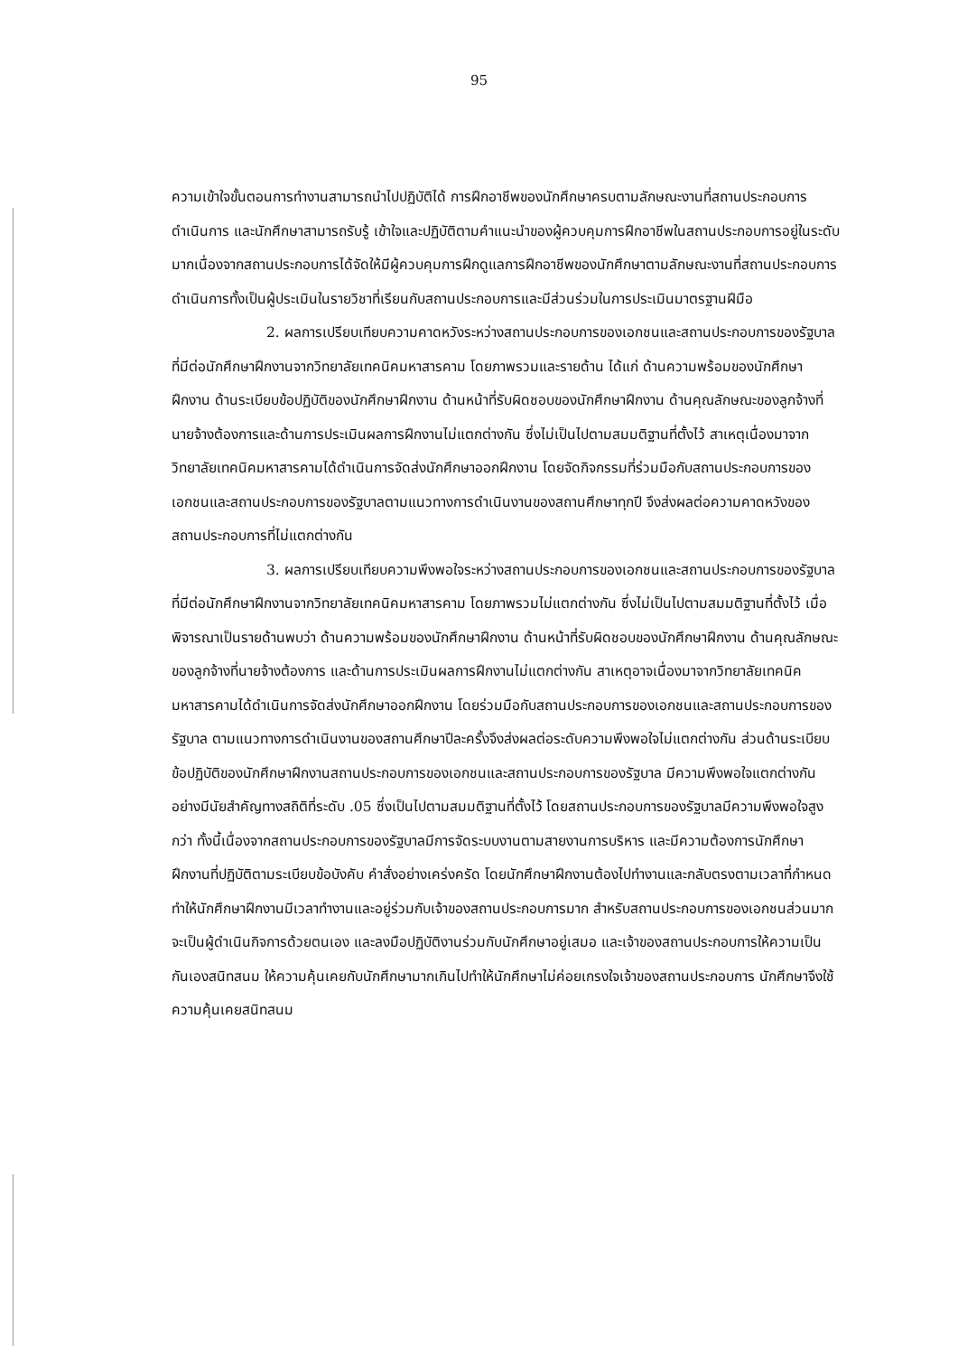95
ความเข้าใจขั้นตอนการทำงานสามารถนำไปปฏิบัติได้ การฝึกอาชีพของนักศึกษาครบตามลักษณะงานที่สถานประกอบการดำเนินการ และนักศึกษาสามารถรับรู้ เข้าใจและปฏิบัติตามคำแนะนำของผู้ควบคุมการฝึกอาชีพในสถานประกอบการอยู่ในระดับมากเนื่องจากสถานประกอบการได้จัดให้มีผู้ควบคุมการฝึกดูแลการฝึกอาชีพของนักศึกษาตามลักษณะงานที่สถานประกอบการดำเนินการทั้งเป็นผู้ประเมินในรายวิชาที่เรียนกับสถานประกอบการและมีส่วนร่วมในการประเมินมาตรฐานฝีมือ
2. ผลการเปรียบเทียบความคาดหวังระหว่างสถานประกอบการของเอกชนและสถานประกอบการของรัฐบาลที่มีต่อนักศึกษาฝึกงานจากวิทยาลัยเทคนิคมหาสารคาม โดยภาพรวมและรายด้าน ได้แก่ ด้านความพร้อมของนักศึกษาฝึกงาน ด้านระเบียบข้อปฏิบัติของนักศึกษาฝึกงาน ด้านหน้าที่รับผิดชอบของนักศึกษาฝึกงาน ด้านคุณลักษณะของลูกจ้างที่นายจ้างต้องการและด้านการประเมินผลการฝึกงานไม่แตกต่างกัน ซึ่งไม่เป็นไปตามสมมติฐานที่ตั้งไว้ สาเหตุเนื่องมาจากวิทยาลัยเทคนิคมหาสารคามได้ดำเนินการจัดส่งนักศึกษาออกฝึกงาน โดยจัดกิจกรรมที่ร่วมมือกับสถานประกอบการของเอกชนและสถานประกอบการของรัฐบาลตามแนวทางการดำเนินงานของสถานศึกษาทุกปี จึงส่งผลต่อความคาดหวังของสถานประกอบการที่ไม่แตกต่างกัน
3. ผลการเปรียบเทียบความพึงพอใจระหว่างสถานประกอบการของเอกชนและสถานประกอบการของรัฐบาลที่มีต่อนักศึกษาฝึกงานจากวิทยาลัยเทคนิคมหาสารคาม โดยภาพรวมไม่แตกต่างกัน ซึ่งไม่เป็นไปตามสมมติฐานที่ตั้งไว้ เมื่อพิจารณาเป็นรายด้านพบว่า ด้านความพร้อมของนักศึกษาฝึกงาน ด้านหน้าที่รับผิดชอบของนักศึกษาฝึกงาน ด้านคุณลักษณะของลูกจ้างที่นายจ้างต้องการ และด้านการประเมินผลการฝึกงานไม่แตกต่างกัน สาเหตุอาจเนื่องมาจากวิทยาลัยเทคนิคมหาสารคามได้ดำเนินการจัดส่งนักศึกษาออกฝึกงาน โดยร่วมมือกับสถานประกอบการของเอกชนและสถานประกอบการของรัฐบาล ตามแนวทางการดำเนินงานของสถานศึกษาปีละครั้งจึงส่งผลต่อระดับความพึงพอใจไม่แตกต่างกัน ส่วนด้านระเบียบข้อปฏิบัติของนักศึกษาฝึกงานสถานประกอบการของเอกชนและสถานประกอบการของรัฐบาล มีความพึงพอใจแตกต่างกันอย่างมีนัยสำคัญทางสถิติที่ระดับ .05 ซึ่งเป็นไปตามสมมติฐานที่ตั้งไว้ โดยสถานประกอบการของรัฐบาลมีความพึงพอใจสูงกว่า ทั้งนี้เนื่องจากสถานประกอบการของรัฐบาลมีการจัดระบบงานตามสายงานการบริหาร และมีความต้องการนักศึกษาฝึกงานที่ปฏิบัติตามระเบียบข้อบังคับ คำสั่งอย่างเคร่งครัด โดยนักศึกษาฝึกงานต้องไปทำงานและกลับตรงตามเวลาที่กำหนด ทำให้นักศึกษาฝึกงานมีเวลาทำงานและอยู่ร่วมกับเจ้าของสถานประกอบการมาก สำหรับสถานประกอบการของเอกชนส่วนมากจะเป็นผู้ดำเนินกิจการด้วยตนเอง และลงมือปฏิบัติงานร่วมกับนักศึกษาอยู่เสมอ และเจ้าของสถานประกอบการให้ความเป็นกันเองสนิทสนม ให้ความคุ้นเคยกับนักศึกษามากเกินไปทำให้นักศึกษาไม่ค่อยเกรงใจเจ้าของสถานประกอบการ นักศึกษาจึงใช้ความคุ้นเคยสนิทสนม